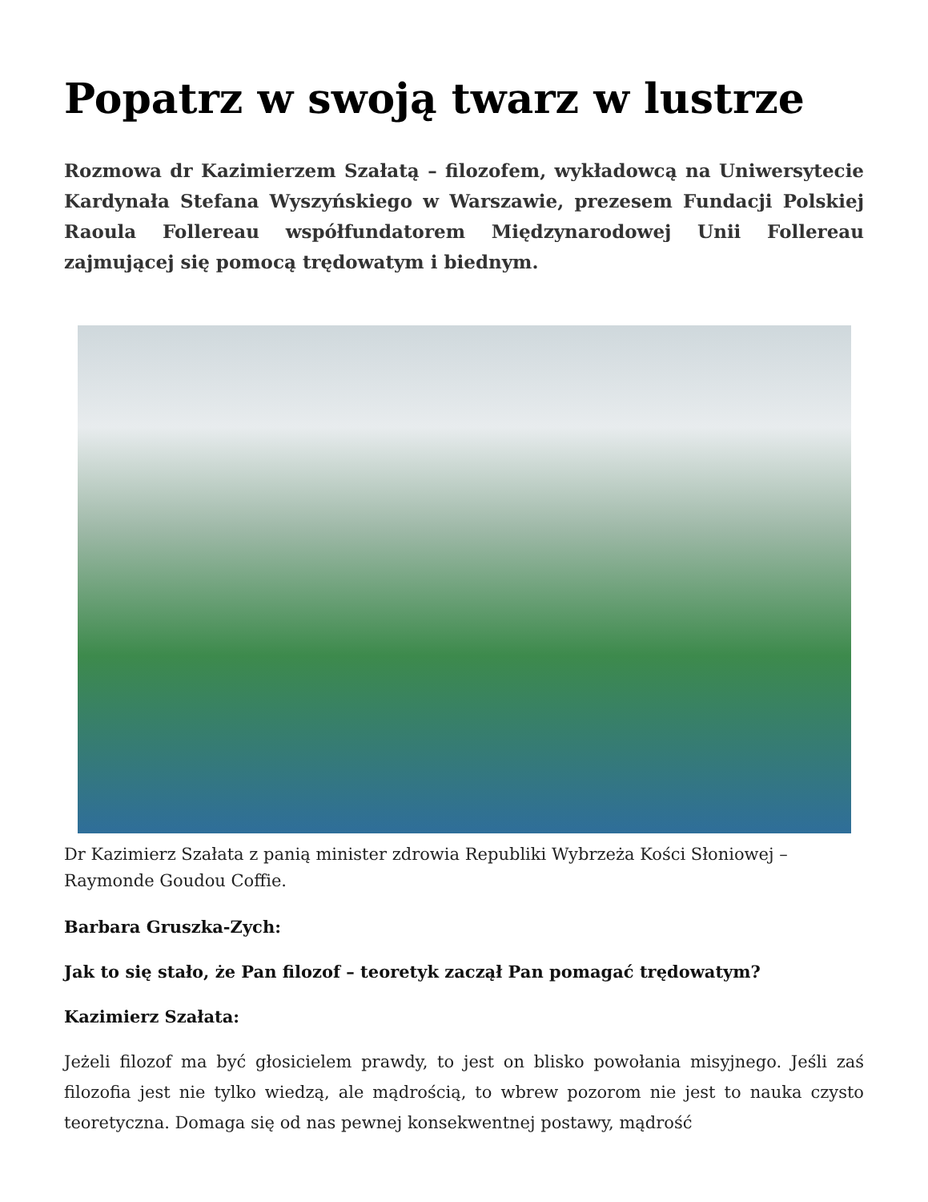Popatrz w swoją twarz w lustrze
Rozmowa dr Kazimierzem Szałatą – filozofem, wykładowcą na Uniwersytecie Kardynała Stefana Wyszyńskiego w Warszawie, prezesem Fundacji Polskiej Raoula Follereau współfundatorem Międzynarodowej Unii Follereau zajmującej się pomocą trędowatym i biednym.
Dr Kazimierz Szałata z panią minister zdrowia Republiki Wybrzeża Kości Słoniowej – Raymonde Goudou Coffie.
Barbara Gruszka-Zych:
Jak to się stało, że Pan filozof – teoretyk zaczął Pan pomagać trędowatym?
Kazimierz Szałata:
Jeżeli filozof ma być głosicielem prawdy, to jest on blisko powołania misyjnego. Jeśli zaś filozofia jest nie tylko wiedzą, ale mądrością, to wbrew pozorom nie jest to nauka czysto teoretyczna. Domaga się od nas pewnej konsekwentnej postawy, mądrość